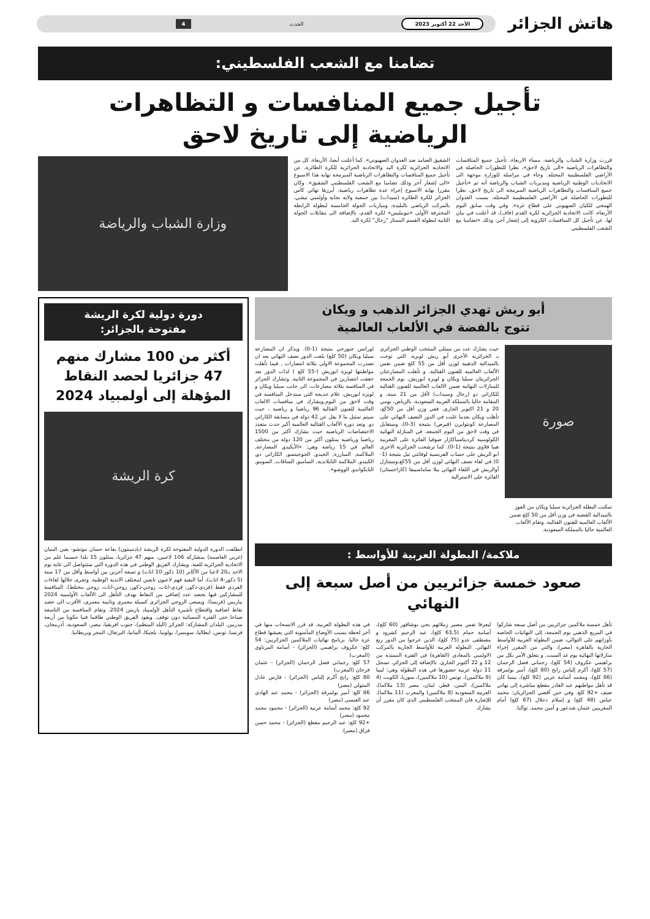هاتش الجزائر
الأحد 22 أكتوبر 2023 الحدث 4
تضامنا مع الشعب الفلسطيني:
تأجيل جميع المنافسات و التظاهرات
الرياضية إلى تاريخ لاحق
قررت وزارة الشباب والرياضة، مساء الاربعاء، تأجيل جميع المنافسات والتظاهرات الرياضية «الى تاريخ لاحق»، نظرا للتطورات الحاصلة في الأراضي الفلسطينية المحتلة. وجاء في مراسلة للوزارة موجهة الى الاتحاديات الوطنية الرياضية ومديريات الشباب والرياضة أنه تم «تأجيل جميع المنافسات والتظاهرات الرياضية المبرمجة الى تاريخ لاحق، نظرا للتطورات الحاصلة في الأراضي الفلسطينية المحتلة، بسبب العدوان الهمجي للكيان الصهيوني على قطاع غزة». وفي وقت سابق اليوم الأربعاء، كانت الاتحادية الجزائرية لكرة القدم (فاف)، قد أعلنت في بيان لها، عن تأجيل كل المنافسات الكروية إلى إشعار آخر، وذلك «تضامنا مع الشعب الفلسطيني
الشقيق الصامد ضد العدوان الصهيوني». كما أعلنت أيضا، الأربعاء، كل من الاتحادية الجزائرية لكرة اليد والاتحادية الجزائرية للكرة الطائرة، عن تأجيل جميع المنافسات والتظاهرات الرياضية المبرمجة نهاية هذا الاسبوع «الى إشعار آخر وذلك تضامنا مع الشعب الفلسطيني الشقيق». وكان مقررا نهاية الاسبوع إجراء عدة تظاهرات رياضية، أبرزها نهائي كأس الجزائر للكرة الطائرة (سيدات) بين جمعية ولاية بجاية وأولمبي تيشي، بالمركب الرياضي بالبليدة، ومباريات الجولة الخامسة لبطولة الرابطة المحترفة الأولى «موبيليس» لكرة القدم، بالإضافة الى مقابلات الجولة الثانية لبطولة القسم الممتاز "رجال" لكرة اليد.
وزارة الشباب والرياضة
أبو ريش تهدي الجزائر الذهب و ويكان
تتوج بالفضة في الألعاب العالمية
صورة
تمكنت البطلة الجزائرية سيليا ويكان من الفوز بالميدالية الفضية في وزن أقل من 50 كلغ ضمن الألعاب العالمية للفنون القتالية. وتقام الألعاب العالمية حاليا بالمملكة السعودية.
حيث يشارك عدد من ممثلي المنتخب الوطني الجزائري بـ الجزائرية الأخرى أبو ريش لويزة، التي توجت بالميدالية الذهبية لوزن أقل من 55 كلغ ضمن نفس الألعاب العالمية للفنون القتالية. و تأهلت المصارعتان الجزائريتان سيليا ويكان و لويزة ابوريش، يوم الجمعة للمنازلات النهائية ضمن الالعاب العالمية للفنون القتالية للكاراتي دو (رجال وسيدات) لأقل من 21 سنة، و المقامة حاليا بالمملكة العربية السعودية، بالرياض، يومي 20 و 21 اكتوبر الجاري. ففي وزن أقل من 50كغ، تأهلت ويكان بعدما غلبت في الدور النصف النهائي على المصارعة كونتوايرن (قبرص) بنتيجة (3-0)، وستقابل في وقت لاحق من اليوم الجمعة، في المنازلة النهائية الكولومبية كرديناسباكازار صوفيا الفائزة على المغربية هيبا فلاوي بنتيجة (1-0). كما ترشحت الجزائرية الاخرى ابو الريش على حساب الفرنسية لوفانتي تيل بنتيجة (1-0) في لقاء نصف النهائي لوزن أقل من 55كغ،وستنازل أوالريش في اللقاء النهائي بيلا ساماسيبفا (كازاخستان) الفائزة على الاسترالية
لورانس جيورجي بنتيجة (1-0). ويذكر ان المصارعة سيليا ويكان (50 كلغ) بلغت الدور نصف النهائي بعد ان تصدرت المجموعة الاولى بثلاثة انتصارات , فيما تأهلت مواطنتها لويزة ابوريش (-55 كلغ ) لذات الدور بعد حققت انتصارين في المجموعة الثانية. وتشارك الجزائر في المنافسة بثلاثة مصارعات، الى جانب سيليا ويكان و لويزة ابوريش، غلام خديجة التي ستدخل المنافسة في وقت لاحق من اليوم.ويشارك في منافسات الالعاب العالمية للفنون القتالية 96 رياضيا و رياضية ، حيث سيتم تمثيل ما لا يقل عن 42 دولة في مسابقة الكاراتي دو. وتعد دورة الألعاب القتالية العالمية أكبر حدث متعدد الاختصاصات الرياضية حيث يشارك أكثر من 1500 رياضيا ورياضية يمثلون أكثر من 120 دولة من مختلف العالم في 15 رياضة وهي: «الأيكيدو, المصارعة, الملاكمة, المبارزة, الجيدو, الجوجيتسو, الكاراتي دو, الكيندو, الملاكمة التايلاندية, السامبو, الساقات, السومو, التايكواندو, الووشو».
ملاكمة/ البطولة العربية للأواسط :
صعود خمسة جزائريين من أصل سبعة إلى النهائي
تأهل خمسة ملاكمين جزائريين من أصل سبعة شاركوا في المربع الذهبي يوم الجمعة، إلى النهائيات الخاصة بأوزانهم على التوالي، ضمن البطولة العربية للأواسط الجارية بالقاهرة (مصر)، والتي من المقرر إجراء منازلاتها النهائية يوم غد السبت. و يتعلق الأمر بكل من براهيمي عكروف (54 كلغ)، رحماني فضل الرحمان (57 كلغ)، أكرم إلياس رابح (80 كلغ)، أمير بولمرقة (86 كلغ)، ومحمد أسامة عربي (92 كلغ)، بينما كان قد تأهل مواطنهم عبد القادر مقطع مباشرة إلى نهائي صنف +92 كلغ. وفي حين أقصي الجزائريان: محمد عباس (48 كلغ) و إسلام دحلال (67 كلغ) أمام المغربيين عثمان شدعور و أمين محمد, تواليا.
ليعرفا نفس مصير زملائهم يحي بوشاقور (60 كلغ)، أسامة حمام (63,5 كلغ)، عبد الرحيم كشرود و مصطفى عدو (75 كلغ)، الذين خرجوا من الدور ربع النهائي. البطولة العربية للأواسط الجارية بالمركب الاولمبي بالمعادي (القاهرة) في الفترة الممتدة من 12 و 22 أكتوبر الجاري. بالإضافة إلى الجزائر، تسجل 11 دولة عربية حضورها في هذه البطولة وهي: ليبيا (8 ملاكمين)، تونس (10 ملاكمين)، سوريا، الكويت (4 ملاكمين)، اليمن، قطر، لبنان، مصر (13 ملاكما)، العربية السعودية (8 ملاكمين) والمغرب (11 ملاكما). للإشارة فان المنتخب الفلسطيني الذي كان مقرر أن يشارك
في هذه البطولة العربية، قد قرر الانسحاب منها في آخر لحظة بسبب الأوضاع المأسوية التي يعيشها قطاع غزة حاليا. برنامج نهائيات الملاكمين الجزائريين: 54 كلغ: عكروف براهيمي (الجزائر) - أسامة المرناوي (المغرب)
57 كلغ: رحماني فضل الرحمان (الجزائر) - عثمان فرحان (المغرب)
80 كلغ: رابح أكرم إلياس (الجزائر) - فارس عادل المتولي (مصر)
86 كلغ: أمير بولمرقة (الجزائر) - محمد عبد الهادي عبد العيسى (مصر)
92 كلغ: محمد أسامة عربية (الجزائر) - محمود محمد محمود (مصر)
+92 كلغ: عبد الرحيم مقطع (الجزائر) - محمد حسن فراق (مصر).
دورة دولية لكرة الريشة
مفتوحة بالجزائر:
أكثر من 100 مشارك منهم 47 جزائريا لحصد النقاط المؤهلة إلى أولمبياد 2024
كرة الريشة
انطلقت الدورة الدولية المفتوحة لكرة الريشة (بادمينتون) بقاعة حسان موتشو- بعين البنيان (غربي العاصمة) بمشاركة 106 لاعبين، منهم 47 جزائريا، يمثلون 15 بلدا حسبما علم من الاتحادية الجزائرية للعبة. ويشارك الفريق الوطني في هذه الدورة التي ستتواصل الى غاية يوم الاحد بـ20 لاعبا من الأكابر (10 ذكور-10 اناث) و تسعة آخرين بين أواسط وأقل من 17 سنة (5 ذكور-4 اناث)، أما البقية فهم لاعبون تابعين لمختلف الاندية الوطنية. وتجرى خلالها لقاءات الفردي فقط (فردي-ذكور، فردي-اناث، زوجي-ذكور، زوجي-اناث، زوجي مختلط). المنافسة للمشاركين فيها بحصد عدد إضافي من النقاط بهدف التأهل الى الألعاب الأولمبية 2024 بباريس (فرنسا). ويسعى الزوجي الجزائري كسيلة معمري وتانينة معمري، الأقرب الى حصد نقاط اضافية واقتطاع تأشيرة التأهل لأولمبياد باريس 2024. وتقام المنافسة من التاسعة صباحا حتى الفترة المسائية دون توقف. ويقود الفريق الوطني طاقما فنيا مكونا من أربعة مدربين. البلدان المشاركة: الجزائر (البلد المنظم)، جنوب افريقيا، مصر، السعودية، أذربيجان، فرنسا، تونس، ايطاليا، سويسرا، بولونيا، بلجيكا، ألمانيا، البرتغال، المجر وبريطانيا.